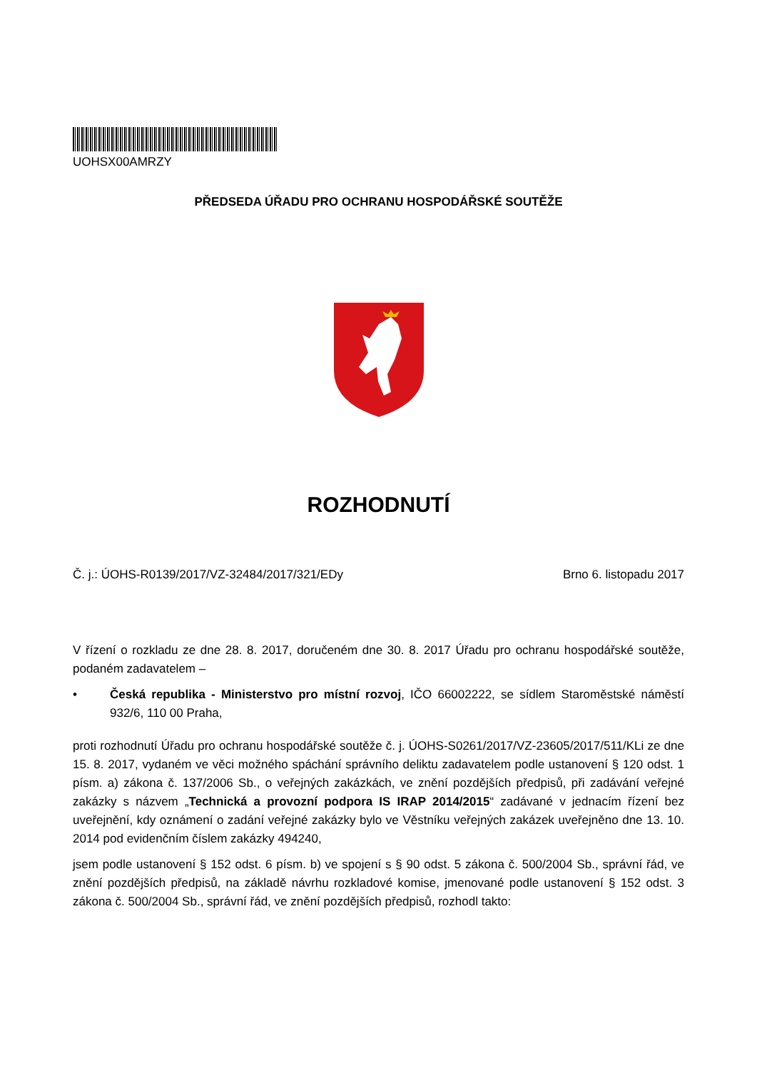UOHSX00AMRZY
PŘEDSEDA ÚŘADU PRO OCHRANU HOSPODÁŘSKÉ SOUTĚŽE
ROZHODNUTÍ
Č. j.: ÚOHS-R0139/2017/VZ-32484/2017/321/EDy Brno 6. listopadu 2017
V řízení o rozkladu ze dne 28. 8. 2017, doručeném dne 30. 8. 2017 Úřadu pro ochranu hospodářské soutěže, podaném zadavatelem –
• Česká republika - Ministerstvo pro místní rozvoj, IČO 66002222, se sídlem Staroměstské náměstí 932/6, 110 00 Praha,
proti rozhodnutí Úřadu pro ochranu hospodářské soutěže č. j. ÚOHS-S0261/2017/VZ-23605/2017/511/KLi ze dne 15. 8. 2017, vydaném ve věci možného spáchání správního deliktu zadavatelem podle ustanovení § 120 odst. 1 písm. a) zákona č. 137/2006 Sb., o veřejných zakázkách, ve znění pozdějších předpisů, při zadávání veřejné zakázky s názvem „Technická a provozní podpora IS IRAP 2014/2015“ zadávané v jednacím řízení bez uveřejnění, kdy oznámení o zadání veřejné zakázky bylo ve Věstníku veřejných zakázek uveřejněno dne 13. 10. 2014 pod evidenčním číslem zakázky 494240,
jsem podle ustanovení § 152 odst. 6 písm. b) ve spojení s § 90 odst. 5 zákona č. 500/2004 Sb., správní řád, ve znění pozdějších předpisů, na základě návrhu rozkladové komise, jmenované podle ustanovení § 152 odst. 3 zákona č. 500/2004 Sb., správní řád, ve znění pozdějších předpisů, rozhodl takto: